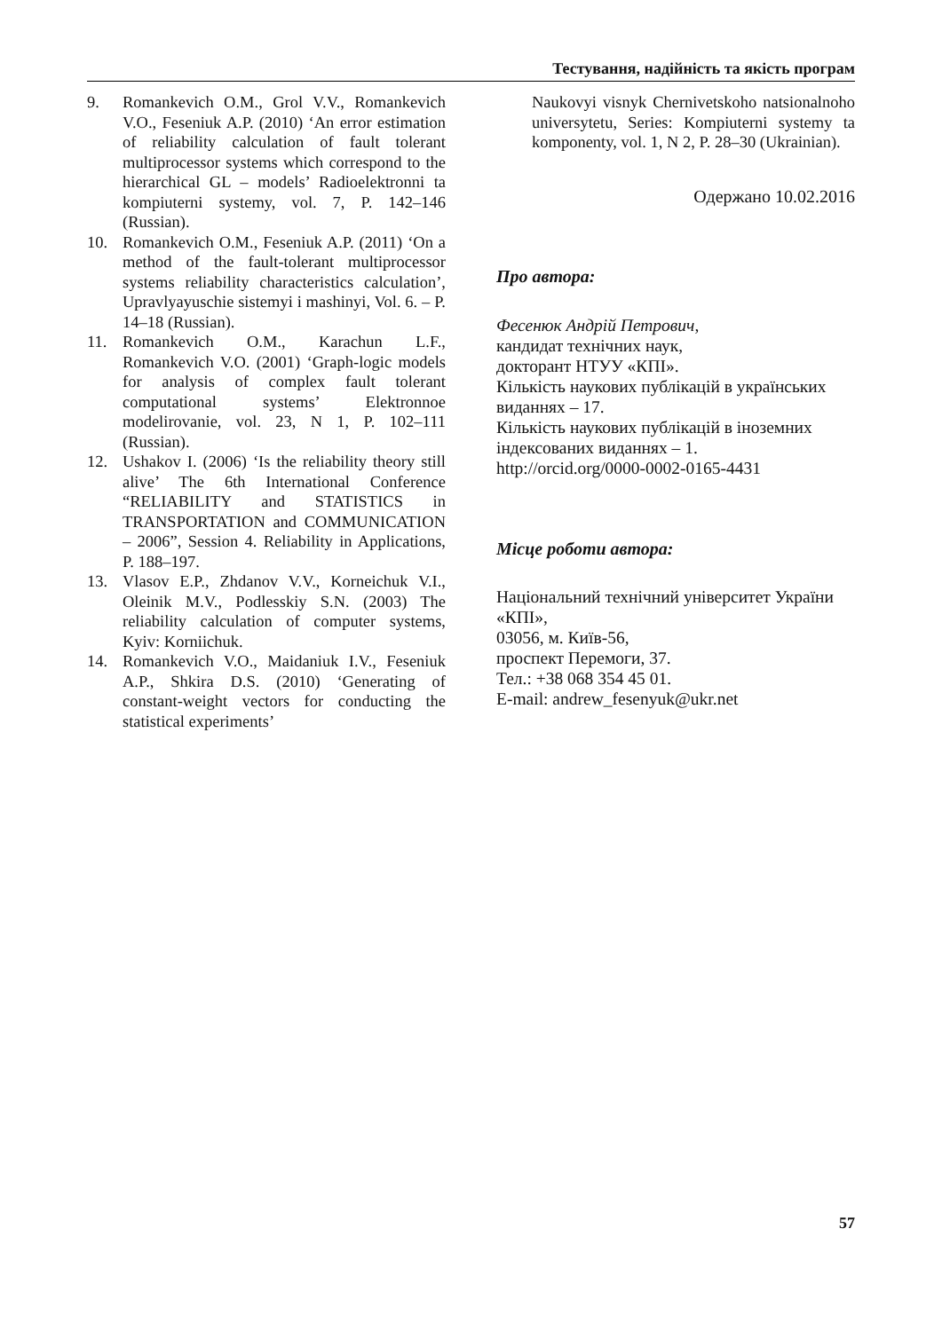Тестування, надійність та якість програм
9. Romankevich O.M., Grol V.V., Romankevich V.O., Feseniuk A.P. (2010) ‘An error estimation of reliability calculation of fault tolerant multiprocessor systems which correspond to the hierarchical GL – models’ Radioelektronni ta kompiuterni systemy, vol. 7, P. 142–146 (Russian).
10. Romankevich O.M., Feseniuk A.P. (2011) ‘On a method of the fault-tolerant multiprocessor systems reliability characteristics calculation’, Upravlyayuschie sistemyi i mashinyi, Vol. 6. – P. 14–18 (Russian).
11. Romankevich O.M., Karachun L.F., Romankevich V.O. (2001) ‘Graph-logic models for analysis of complex fault tolerant computational systems’ Elektronnoe modelirovanie, vol. 23, N 1, P. 102–111 (Russian).
12. Ushakov I. (2006) ‘Is the reliability theory still alive’ The 6th International Conference “RELIABILITY and STATISTICS in TRANSPORTATION and COMMUNICATION – 2006”, Session 4. Reliability in Applications, P. 188–197.
13. Vlasov E.P., Zhdanov V.V., Korneichuk V.I., Oleinik M.V., Podlesskiy S.N. (2003) The reliability calculation of computer systems, Kyiv: Korniichuk.
14. Romankevich V.O., Maidaniuk I.V., Feseniuk A.P., Shkira D.S. (2010) ‘Generating of constant-weight vectors for conducting the statistical experiments’
Naukovyi visnyk Chernivetskoho natsionalnoho universytetu, Series: Kompiuterni systemy ta komponenty, vol. 1, N 2, P. 28–30 (Ukrainian).
Одержано 10.02.2016
Про автора:
Фесенюк Андрій Петрович,
кандидат технічних наук,
докторант НТУУ «КПІ».
Кількість наукових публікацій в українських виданнях – 17.
Кількість наукових публікацій в іноземних індексованих виданнях – 1.
http://orcid.org/0000-0002-0165-4431
Місце роботи автора:
Національний технічний університет України «КПІ»,
03056, м. Київ-56,
проспект Перемоги, 37.
Тел.: +38 068 354 45 01.
E-mail: andrew_fesenyuk@ukr.net
57